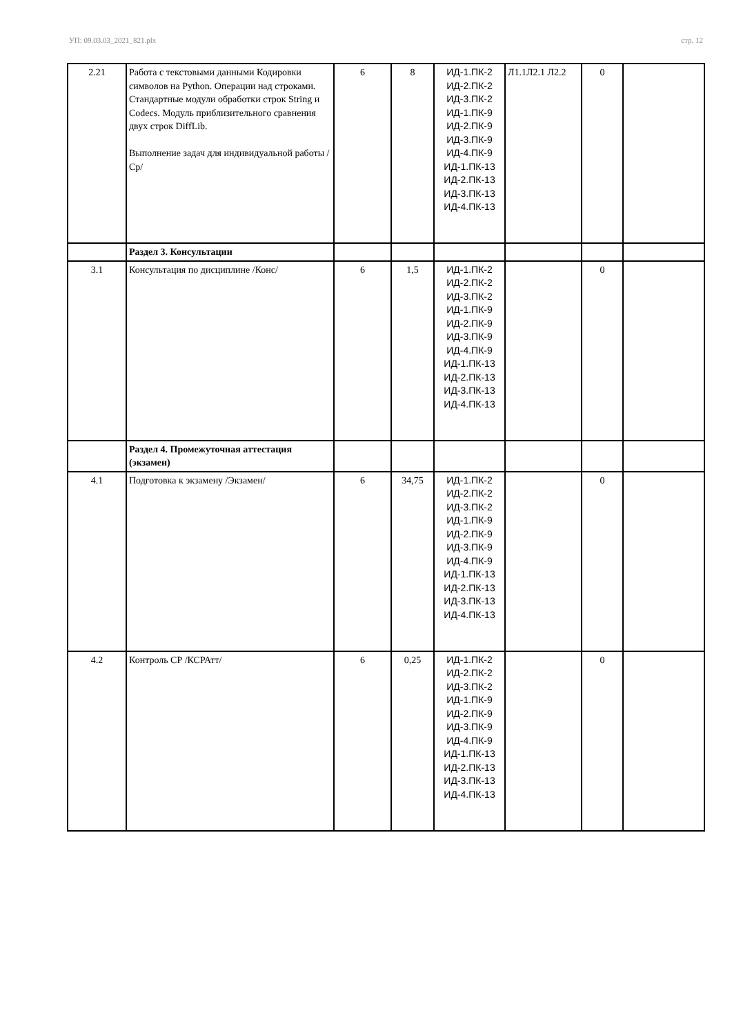УП: 09.03.03_2021_821.plx стр. 12
| 2.21 | Работа с текстовыми данными Кодировки символов на Python. Операции над строками. Стандартные модули обработки строк String и Codecs. Модуль приблизительного сравнения двух строк DiffLib. Выполнение задач для индивидуальной работы /Ср/ | 6 | 8 | ИД-1.ПК-2 ИД-2.ПК-2 ИД-3.ПК-2 ИД-1.ПК-9 ИД-2.ПК-9 ИД-3.ПК-9 ИД-4.ПК-9 ИД-1.ПК-13 ИД-2.ПК-13 ИД-3.ПК-13 ИД-4.ПК-13 | Л1.1Л2.1 Л2.2 | 0 | |
| | Раздел 3. Консультации | | | | | | |
| 3.1 | Консультация по дисциплине /Конс/ | 6 | 1,5 | ИД-1.ПК-2 ИД-2.ПК-2 ИД-3.ПК-2 ИД-1.ПК-9 ИД-2.ПК-9 ИД-3.ПК-9 ИД-4.ПК-9 ИД-1.ПК-13 ИД-2.ПК-13 ИД-3.ПК-13 ИД-4.ПК-13 | | 0 | |
| | Раздел 4. Промежуточная аттестация (экзамен) | | | | | | |
| 4.1 | Подготовка к экзамену /Экзамен/ | 6 | 34,75 | ИД-1.ПК-2 ИД-2.ПК-2 ИД-3.ПК-2 ИД-1.ПК-9 ИД-2.ПК-9 ИД-3.ПК-9 ИД-4.ПК-9 ИД-1.ПК-13 ИД-2.ПК-13 ИД-3.ПК-13 ИД-4.ПК-13 | | 0 | |
| 4.2 | Контроль СР /КСРАтт/ | 6 | 0,25 | ИД-1.ПК-2 ИД-2.ПК-2 ИД-3.ПК-2 ИД-1.ПК-9 ИД-2.ПК-9 ИД-3.ПК-9 ИД-4.ПК-9 ИД-1.ПК-13 ИД-2.ПК-13 ИД-3.ПК-13 ИД-4.ПК-13 | | 0 | |